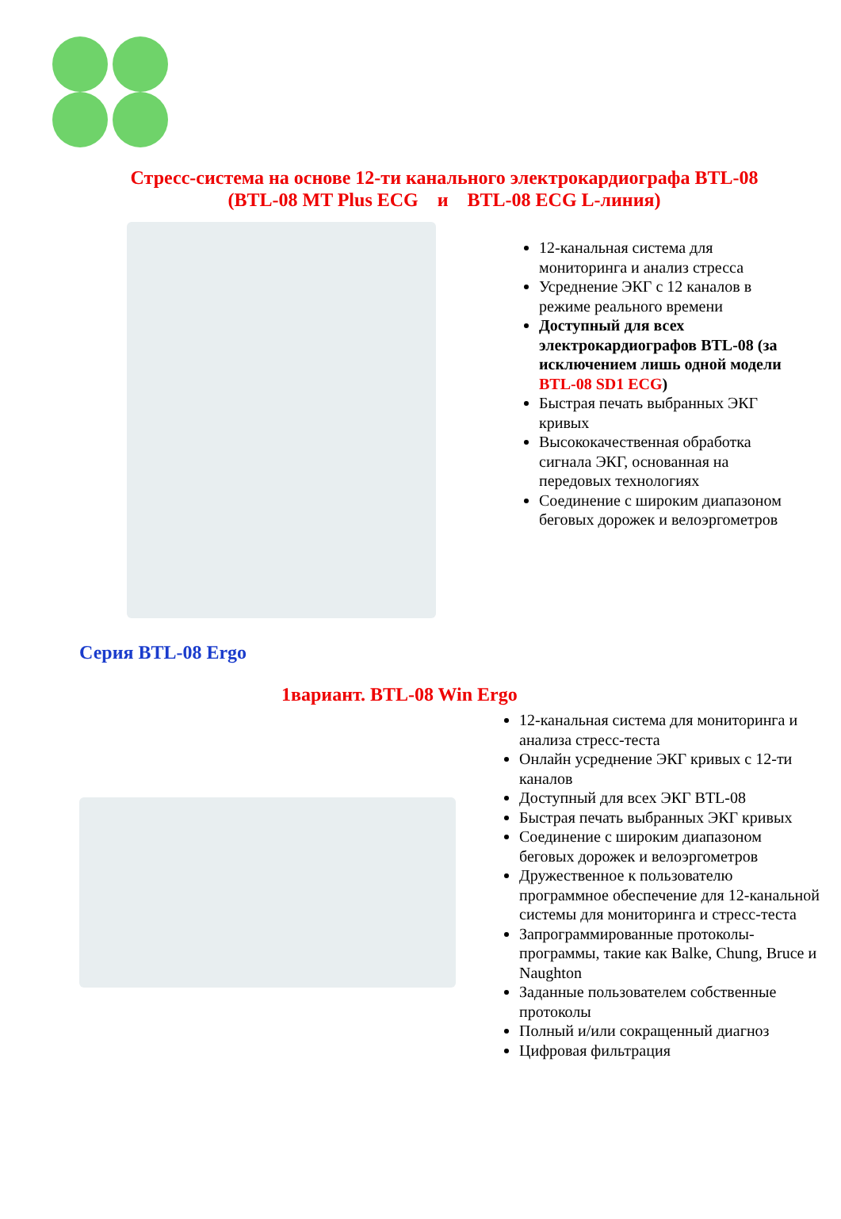Стресс-система на основе 12-ти канального электрокардиографа BTL-08
(BTL-08 MT Plus ECG и BTL-08 ECG L-линия)
12-канальная система для мониторинга и анализ стресса
Усреднение ЭКГ с 12 каналов в режиме реального времени
Доступный для всех электрокардиографов BTL-08 (за исключением лишь одной модели BTL-08 SD1 ECG)
Быстрая печать выбранных ЭКГ кривых
Высококачественная обработка сигнала ЭКГ, основанная на передовых технологиях
Соединение с широким диапазоном беговых дорожек и велоэргометров
Серия BTL-08 Ergo
1вариант. BTL-08 Win Ergo
12-канальная система для мониторинга и анализа стресс-теста
Онлайн усреднение ЭКГ кривых с 12-ти каналов
Доступный для всех ЭКГ BTL-08
Быстрая печать выбранных ЭКГ кривых
Соединение с широким диапазоном беговых дорожек и велоэргометров
Дружественное к пользователю программное обеспечение для 12-канальной системы для мониторинга и стресс-теста
Запрограммированные протоколы-программы, такие как Balke, Chung, Bruce и Naughton
Заданные пользователем собственные протоколы
Полный и/или сокращенный диагноз
Цифровая фильтрация